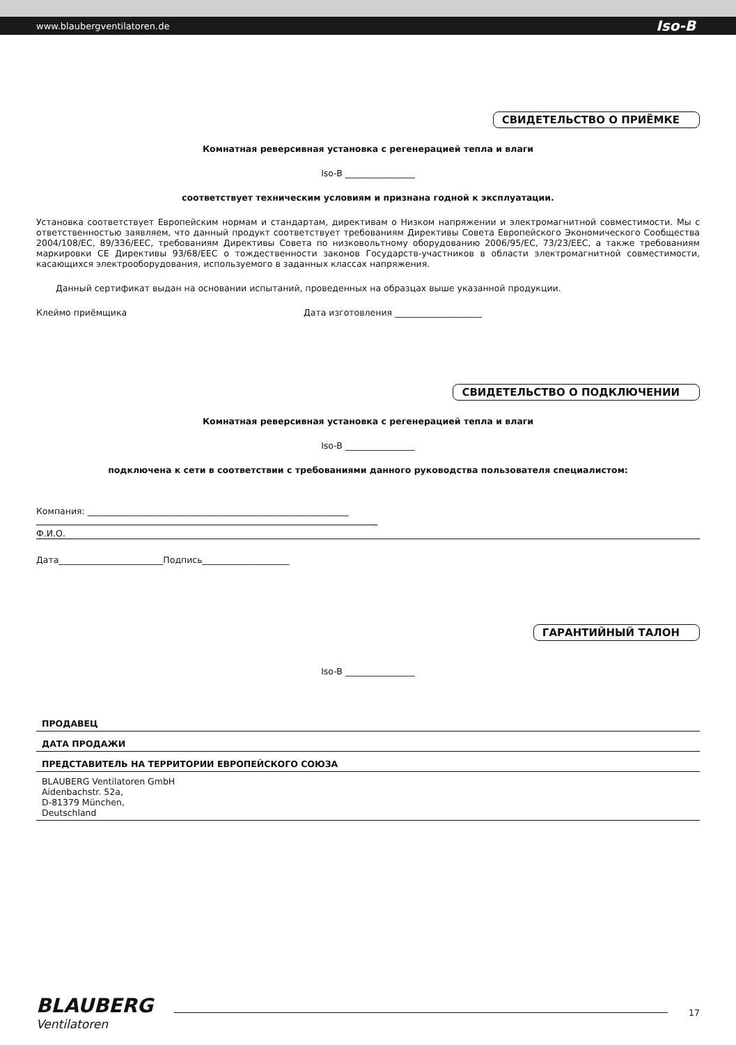www.blaubergventilatoren.de Iso-B
СВИДЕТЕЛЬСТВО О ПРИЁМКЕ
Комнатная реверсивная установка с регенерацией тепла и влаги
Iso-B ________________
соответствует техническим условиям и признана годной к эксплуатации.
Установка соответствует Европейским нормам и стандартам, директивам о Низком напряжении и электромагнитной совместимости. Мы с ответственностью заявляем, что данный продукт соответствует требованиям Директивы Совета Европейского Экономического Сообщества 2004/108/ЕС, 89/336/ЕЕС, требованиям Директивы Совета по низковольтному оборудованию 2006/95/ЕС, 73/23/ЕЕС, а также требованиям маркировки CE Директивы 93/68/ЕЕС о тождественности законов Государств-участников в области электромагнитной совместимости, касающихся электрооборудования, используемого в заданных классах напряжения.
Данный сертификат выдан на основании испытаний, проведенных на образцах выше указанной продукции.
Клеймо приёмщика Дата изготовления ____________________
СВИДЕТЕЛЬСТВО О ПОДКЛЮЧЕНИИ
Комнатная реверсивная установка с регенерацией тепла и влаги
Iso-B ________________
подключена к сети в соответствии с требованиями данного руководства пользователя специалистом:
Компания: ____________________________________________________________
Ф.И.О.
Дата________________________Подпись____________________
ГАРАНТИЙНЫЙ ТАЛОН
Iso-B ________________
ПРОДАВЕЦ
ДАТА ПРОДАЖИ
ПРЕДСТАВИТЕЛЬ НА ТЕРРИТОРИИ ЕВРОПЕЙСКОГО СОЮЗА
BLAUBERG Ventilatoren GmbH
Aidenbachstr. 52a,
D-81379 München,
Deutschland
BLAUBERG
Ventilatoren
17